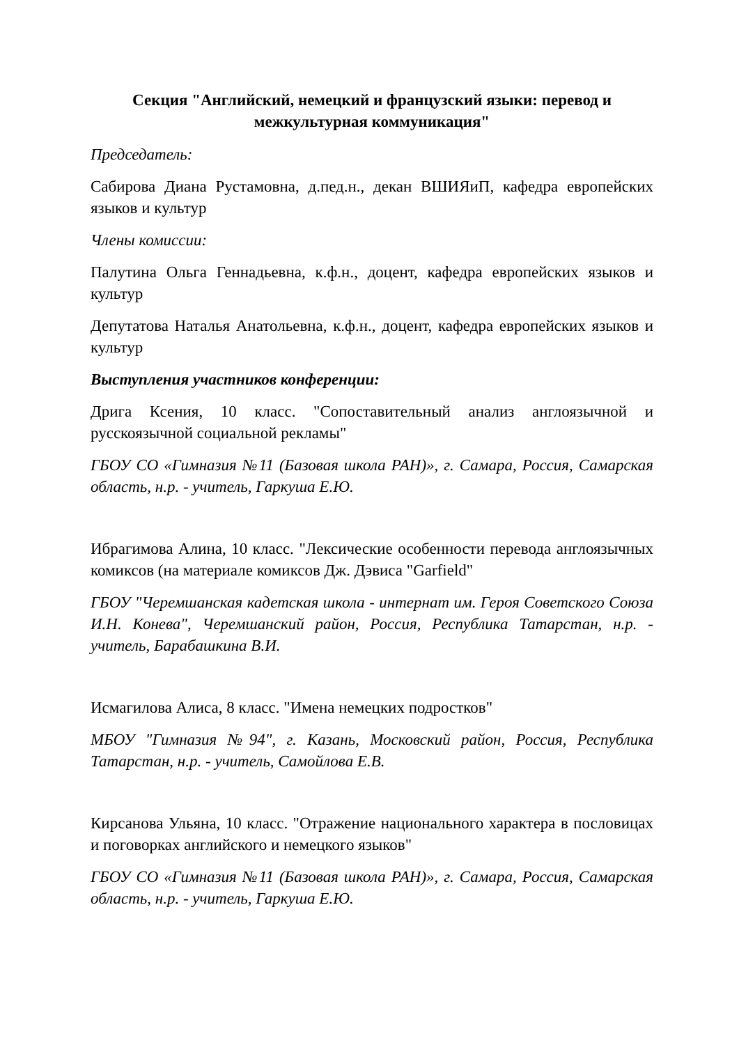Секция "Английский, немецкий и французский языки: перевод и межкультурная коммуникация"
Председатель:
Сабирова Диана Рустамовна, д.пед.н., декан ВШИЯиП, кафедра европейских языков и культур
Члены комиссии:
Палутина Ольга Геннадьевна, к.ф.н., доцент, кафедра европейских языков и культур
Депутатова Наталья Анатольевна, к.ф.н., доцент, кафедра европейских языков и культур
Выступления участников конференции:
Дрига Ксения, 10 класс. "Сопоставительный анализ англоязычной и русскоязычной социальной рекламы"
ГБОУ СО «Гимназия №11 (Базовая школа РАН)», г. Самара, Россия, Самарская область, н.р. - учитель, Гаркуша Е.Ю.
Ибрагимова Алина, 10 класс. "Лексические особенности перевода англоязычных комиксов (на материале комиксов Дж. Дэвиса "Garfield"
ГБОУ "Черемшанская кадетская школа - интернат им. Героя Советского Союза И.Н. Конева", Черемшанский район, Россия, Республика Татарстан, н.р. - учитель, Барабашкина В.И.
Исмагилова Алиса, 8 класс. "Имена немецких подростков"
МБОУ "Гимназия №94", г. Казань, Московский район, Россия, Республика Татарстан, н.р. - учитель, Самойлова Е.В.
Кирсанова Ульяна, 10 класс. "Отражение национального характера в пословицах и поговорках английского и немецкого языков"
ГБОУ СО «Гимназия №11 (Базовая школа РАН)», г. Самара, Россия, Самарская область, н.р. - учитель, Гаркуша Е.Ю.